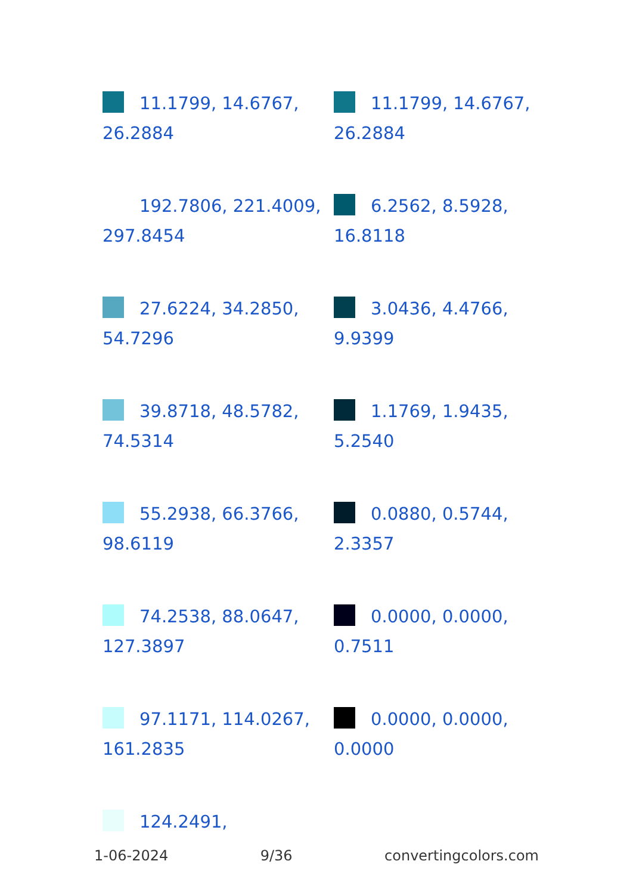11.1799, 14.6767, 26.2884
11.1799, 14.6767, 26.2884
192.7806, 221.4009, 297.8454
6.2562, 8.5928, 16.8118
27.6224, 34.2850, 54.7296
3.0436, 4.4766, 9.9399
39.8718, 48.5782, 74.5314
1.1769, 1.9435, 5.2540
55.2938, 66.3766, 98.6119
0.0880, 0.5744, 2.3357
74.2538, 88.0647, 127.3897
0.0000, 0.0000, 0.7511
97.1171, 114.0267, 161.2835
0.0000, 0.0000, 0.0000
124.2491,
1-06-2024 9/36 convertingcolors.com